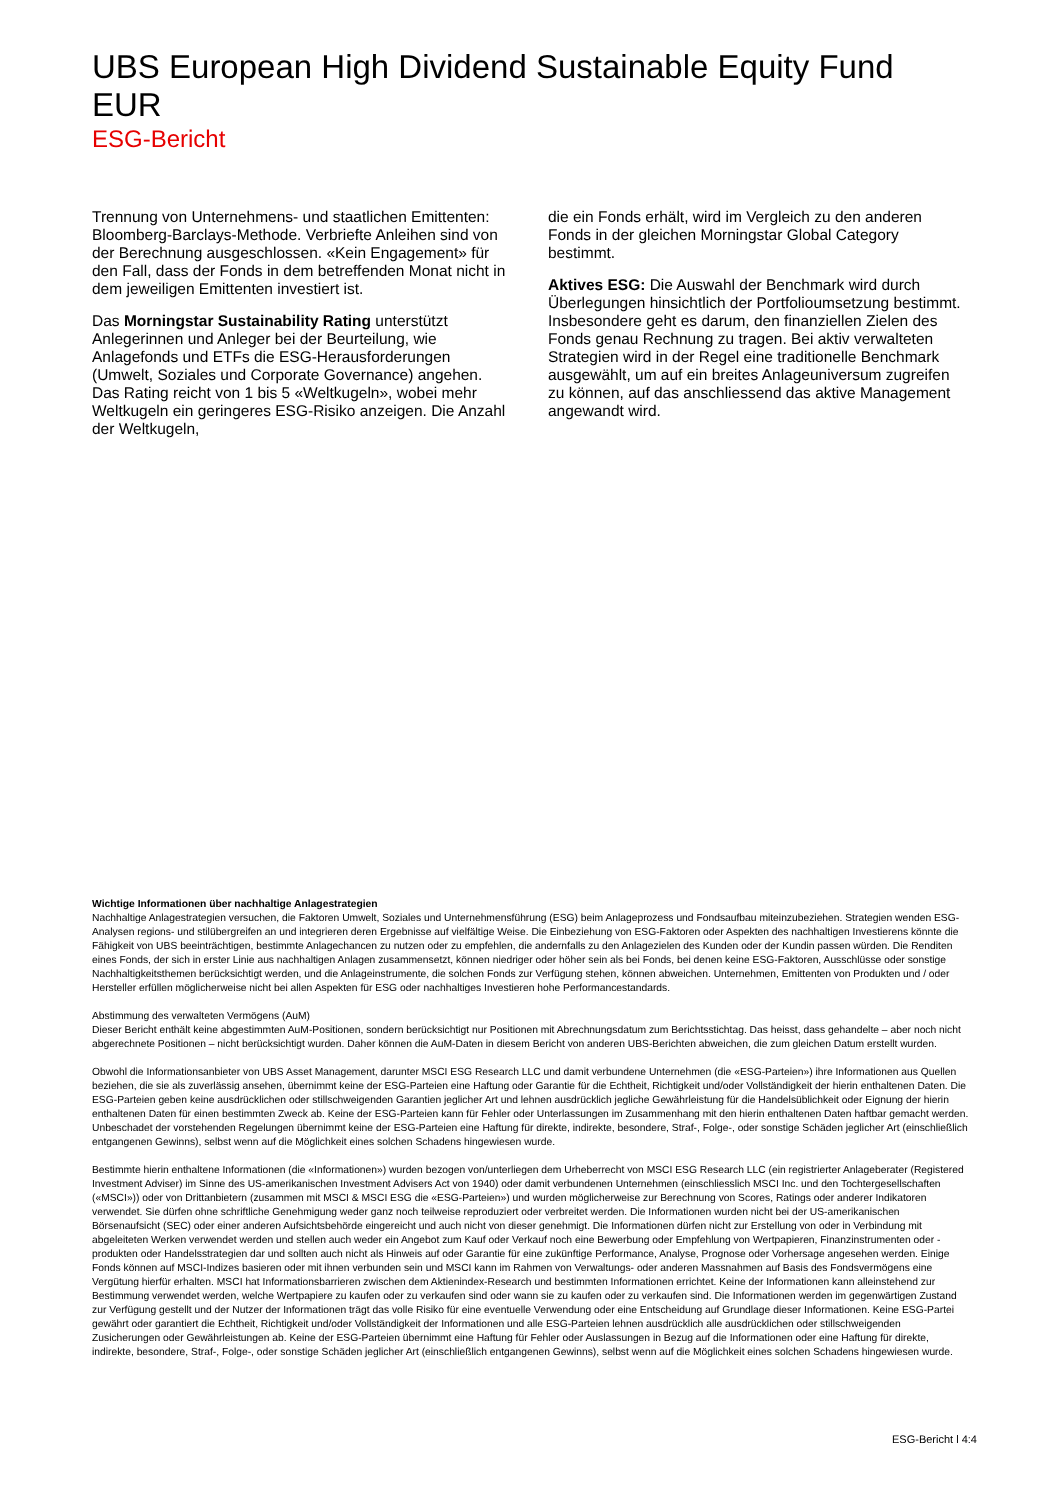UBS European High Dividend Sustainable Equity Fund EUR
ESG-Bericht
Trennung von Unternehmens- und staatlichen Emittenten: Bloomberg-Barclays-Methode. Verbriefte Anleihen sind von der Berechnung ausgeschlossen. «Kein Engagement» für den Fall, dass der Fonds in dem betreffenden Monat nicht in dem jeweiligen Emittenten investiert ist.
Das Morningstar Sustainability Rating unterstützt Anlegerinnen und Anleger bei der Beurteilung, wie Anlagefonds und ETFs die ESG-Herausforderungen (Umwelt, Soziales und Corporate Governance) angehen. Das Rating reicht von 1 bis 5 «Weltkugeln», wobei mehr Weltkugeln ein geringeres ESG-Risiko anzeigen. Die Anzahl der Weltkugeln,
die ein Fonds erhält, wird im Vergleich zu den anderen Fonds in der gleichen Morningstar Global Category bestimmt.
Aktives ESG: Die Auswahl der Benchmark wird durch Überlegungen hinsichtlich der Portfolioumsetzung bestimmt. Insbesondere geht es darum, den finanziellen Zielen des Fonds genau Rechnung zu tragen. Bei aktiv verwalteten Strategien wird in der Regel eine traditionelle Benchmark ausgewählt, um auf ein breites Anlageuniversum zugreifen zu können, auf das anschliessend das aktive Management angewandt wird.
Wichtige Informationen über nachhaltige Anlagestrategien
Nachhaltige Anlagestrategien versuchen, die Faktoren Umwelt, Soziales und Unternehmensführung (ESG) beim Anlageprozess und Fondsaufbau miteinzubeziehen. Strategien wenden ESG-Analysen regions- und stilübergreifen an und integrieren deren Ergebnisse auf vielfältige Weise. Die Einbeziehung von ESG-Faktoren oder Aspekten des nachhaltigen Investierens könnte die Fähigkeit von UBS beeinträchtigen, bestimmte Anlagechancen zu nutzen oder zu empfehlen, die andernfalls zu den Anlagezielen des Kunden oder der Kundin passen würden. Die Renditen eines Fonds, der sich in erster Linie aus nachhaltigen Anlagen zusammensetzt, können niedriger oder höher sein als bei Fonds, bei denen keine ESG-Faktoren, Ausschlüsse oder sonstige Nachhaltigkeitsthemen berücksichtigt werden, und die Anlageinstrumente, die solchen Fonds zur Verfügung stehen, können abweichen. Unternehmen, Emittenten von Produkten und / oder Hersteller erfüllen möglicherweise nicht bei allen Aspekten für ESG oder nachhaltiges Investieren hohe Performancestandards.
Abstimmung des verwalteten Vermögens (AuM)
Dieser Bericht enthält keine abgestimmten AuM-Positionen, sondern berücksichtigt nur Positionen mit Abrechnungsdatum zum Berichtsstichtag. Das heisst, dass gehandelte – aber noch nicht abgerechnete Positionen – nicht berücksichtigt wurden. Daher können die AuM-Daten in diesem Bericht von anderen UBS-Berichten abweichen, die zum gleichen Datum erstellt wurden.
Obwohl die Informationsanbieter von UBS Asset Management, darunter MSCI ESG Research LLC und damit verbundene Unternehmen (die «ESG-Parteien») ihre Informationen aus Quellen beziehen, die sie als zuverlässig ansehen, übernimmt keine der ESG-Parteien eine Haftung oder Garantie für die Echtheit, Richtigkeit und/oder Vollständigkeit der hierin enthaltenen Daten. Die ESG-Parteien geben keine ausdrücklichen oder stillschweigenden Garantien jeglicher Art und lehnen ausdrücklich jegliche Gewährleistung für die Handelsüblichkeit oder Eignung der hierin enthaltenen Daten für einen bestimmten Zweck ab. Keine der ESG-Parteien kann für Fehler oder Unterlassungen im Zusammenhang mit den hierin enthaltenen Daten haftbar gemacht werden. Unbeschadet der vorstehenden Regelungen übernimmt keine der ESG-Parteien eine Haftung für direkte, indirekte, besondere, Straf-, Folge-, oder sonstige Schäden jeglicher Art (einschließlich entgangenen Gewinns), selbst wenn auf die Möglichkeit eines solchen Schadens hingewiesen wurde.
Bestimmte hierin enthaltene Informationen (die «Informationen») wurden bezogen von/unterliegen dem Urheberrecht von MSCI ESG Research LLC (ein registrierter Anlageberater (Registered Investment Adviser) im Sinne des US-amerikanischen Investment Advisers Act von 1940) oder damit verbundenen Unternehmen (einschliesslich MSCI Inc. und den Tochtergesellschaften («MSCI»)) oder von Drittanbietern (zusammen mit MSCI & MSCI ESG die «ESG-Parteien») und wurden möglicherweise zur Berechnung von Scores, Ratings oder anderer Indikatoren verwendet. Sie dürfen ohne schriftliche Genehmigung weder ganz noch teilweise reproduziert oder verbreitet werden. Die Informationen wurden nicht bei der US-amerikanischen Börsenaufsicht (SEC) oder einer anderen Aufsichtsbehörde eingereicht und auch nicht von dieser genehmigt. Die Informationen dürfen nicht zur Erstellung von oder in Verbindung mit abgeleiteten Werken verwendet werden und stellen auch weder ein Angebot zum Kauf oder Verkauf noch eine Bewerbung oder Empfehlung von Wertpapieren, Finanzinstrumenten oder -produkten oder Handelsstrategien dar und sollten auch nicht als Hinweis auf oder Garantie für eine zukünftige Performance, Analyse, Prognose oder Vorhersage angesehen werden. Einige Fonds können auf MSCI-Indizes basieren oder mit ihnen verbunden sein und MSCI kann im Rahmen von Verwaltungs- oder anderen Massnahmen auf Basis des Fondsvermögens eine Vergütung hierfür erhalten. MSCI hat Informationsbarrieren zwischen dem Aktienindex-Research und bestimmten Informationen errichtet. Keine der Informationen kann alleinstehend zur Bestimmung verwendet werden, welche Wertpapiere zu kaufen oder zu verkaufen sind oder wann sie zu kaufen oder zu verkaufen sind. Die Informationen werden im gegenwärtigen Zustand zur Verfügung gestellt und der Nutzer der Informationen trägt das volle Risiko für eine eventuelle Verwendung oder eine Entscheidung auf Grundlage dieser Informationen. Keine ESG-Partei gewährt oder garantiert die Echtheit, Richtigkeit und/oder Vollständigkeit der Informationen und alle ESG-Parteien lehnen ausdrücklich alle ausdrücklichen oder stillschweigenden Zusicherungen oder Gewährleistungen ab. Keine der ESG-Parteien übernimmt eine Haftung für Fehler oder Auslassungen in Bezug auf die Informationen oder eine Haftung für direkte, indirekte, besondere, Straf-, Folge-, oder sonstige Schäden jeglicher Art (einschließlich entgangenen Gewinns), selbst wenn auf die Möglichkeit eines solchen Schadens hingewiesen wurde.
ESG-Bericht l 4:4